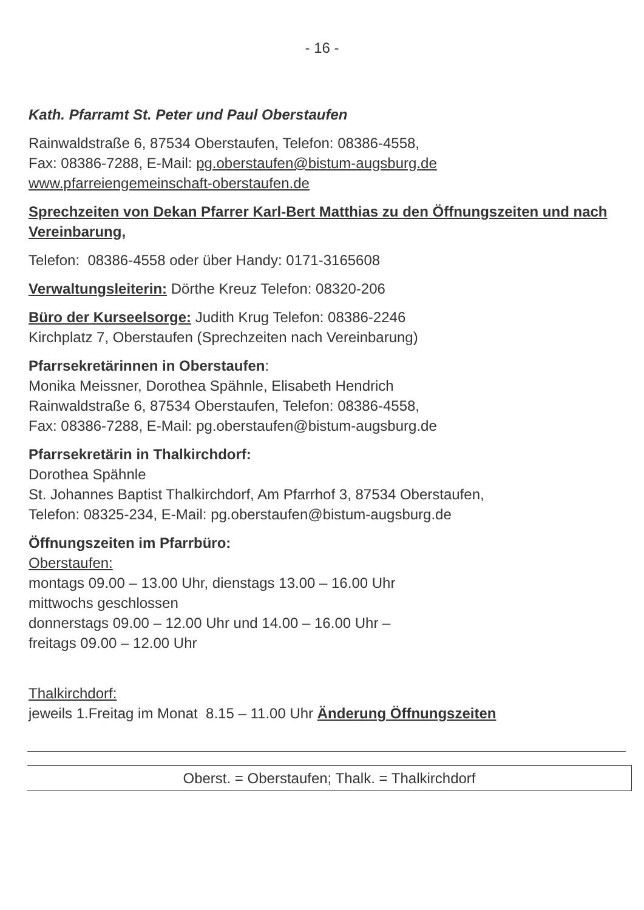- 16 -
Kath. Pfarramt St. Peter und Paul Oberstaufen
Rainwaldstraße 6, 87534 Oberstaufen, Telefon: 08386-4558,
Fax: 08386-7288, E-Mail: pg.oberstaufen@bistum-augsburg.de
www.pfarreiengemeinschaft-oberstaufen.de
Sprechzeiten von Dekan Pfarrer Karl-Bert Matthias zu den Öffnungszeiten und nach Vereinbarung,
Telefon: 08386-4558 oder über Handy: 0171-3165608
Verwaltungsleiterin: Dörthe Kreuz Telefon: 08320-206
Büro der Kurseelsorge: Judith Krug Telefon: 08386-2246
Kirchplatz 7, Oberstaufen (Sprechzeiten nach Vereinbarung)
Pfarrsekretärinnen in Oberstaufen:
Monika Meissner, Dorothea Spähnle, Elisabeth Hendrich
Rainwaldstraße 6, 87534 Oberstaufen, Telefon: 08386-4558,
Fax: 08386-7288, E-Mail: pg.oberstaufen@bistum-augsburg.de
Pfarrsekretärin in Thalkirchdorf:
Dorothea Spähnle
St. Johannes Baptist Thalkirchdorf, Am Pfarrhof 3, 87534 Oberstaufen,
Telefon: 08325-234, E-Mail: pg.oberstaufen@bistum-augsburg.de
Öffnungszeiten im Pfarrbüro:
Oberstaufen:
montags 09.00 – 13.00 Uhr, dienstags 13.00 – 16.00 Uhr
mittwochs geschlossen
donnerstags 09.00 – 12.00 Uhr und 14.00 – 16.00 Uhr –
freitags 09.00 – 12.00 Uhr
Thalkirchdorf:
jeweils 1.Freitag im Monat 8.15 – 11.00 Uhr Änderung Öffnungszeiten
Oberst. = Oberstaufen; Thalk. = Thalkirchdorf